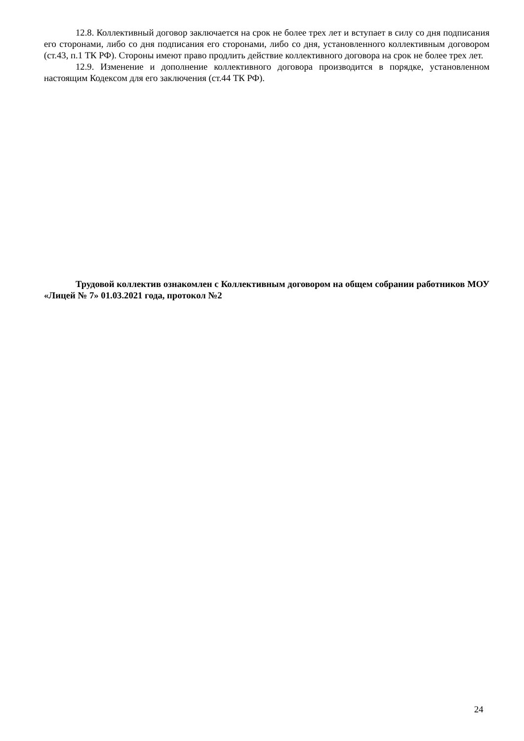12.8. Коллективный договор заключается на срок не более трех лет и вступает в силу со дня подписания его сторонами, либо со дня подписания его сторонами, либо со дня, установленного коллективным договором (ст.43, п.1 ТК РФ). Стороны имеют право продлить действие коллективного договора на срок не более трех лет.
12.9. Изменение и дополнение коллективного договора производится в порядке, установленном настоящим Кодексом для его заключения (ст.44 ТК РФ).
Трудовой коллектив ознакомлен с Коллективным договором на общем собрании работников МОУ «Лицей № 7» 01.03.2021 года, протокол №2
24